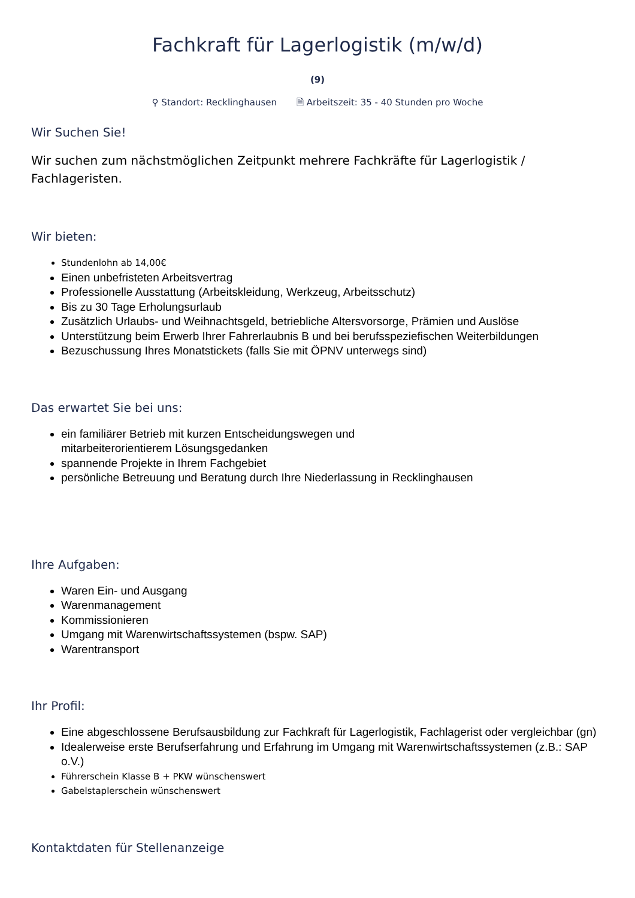Fachkraft für Lagerlogistik (m/w/d)
(9)
⚲ Standort: Recklinghausen 🗎 Arbeitszeit: 35 - 40 Stunden pro Woche
Wir Suchen Sie!
Wir suchen zum nächstmöglichen Zeitpunkt mehrere Fachkräfte für Lagerlogistik / Fachlageristen.
Wir bieten:
Stundenlohn ab 14,00€
Einen unbefristeten Arbeitsvertrag
Professionelle Ausstattung (Arbeitskleidung, Werkzeug, Arbeitsschutz)
Bis zu 30 Tage Erholungsurlaub
Zusätzlich Urlaubs- und Weihnachtsgeld, betriebliche Altersvorsorge, Prämien und Auslöse
Unterstützung beim Erwerb Ihrer Fahrerlaubnis B und bei berufsspeziefischen Weiterbildungen
Bezuschussung Ihres Monatstickets (falls Sie mit ÖPNV unterwegs sind)
Das erwartet Sie bei uns:
ein familiärer Betrieb mit kurzen Entscheidungswegen und
mitarbeiterorientierem Lösungsgedanken
spannende Projekte in Ihrem Fachgebiet
persönliche Betreuung und Beratung durch Ihre Niederlassung in Recklinghausen
Ihre Aufgaben:
Waren Ein- und Ausgang
Warenmanagement
Kommissionieren
Umgang mit Warenwirtschaftssystemen (bspw. SAP)
Warentransport
Ihr Profil:
Eine abgeschlossene Berufsausbildung zur Fachkraft für Lagerlogistik, Fachlagerist oder vergleichbar (gn)
Idealerweise erste Berufserfahrung und Erfahrung im Umgang mit Warenwirtschaftssystemen (z.B.: SAP o.V.)
Führerschein Klasse B + PKW wünschenswert
Gabelstaplerschein wünschenswert
Kontaktdaten für Stellenanzeige